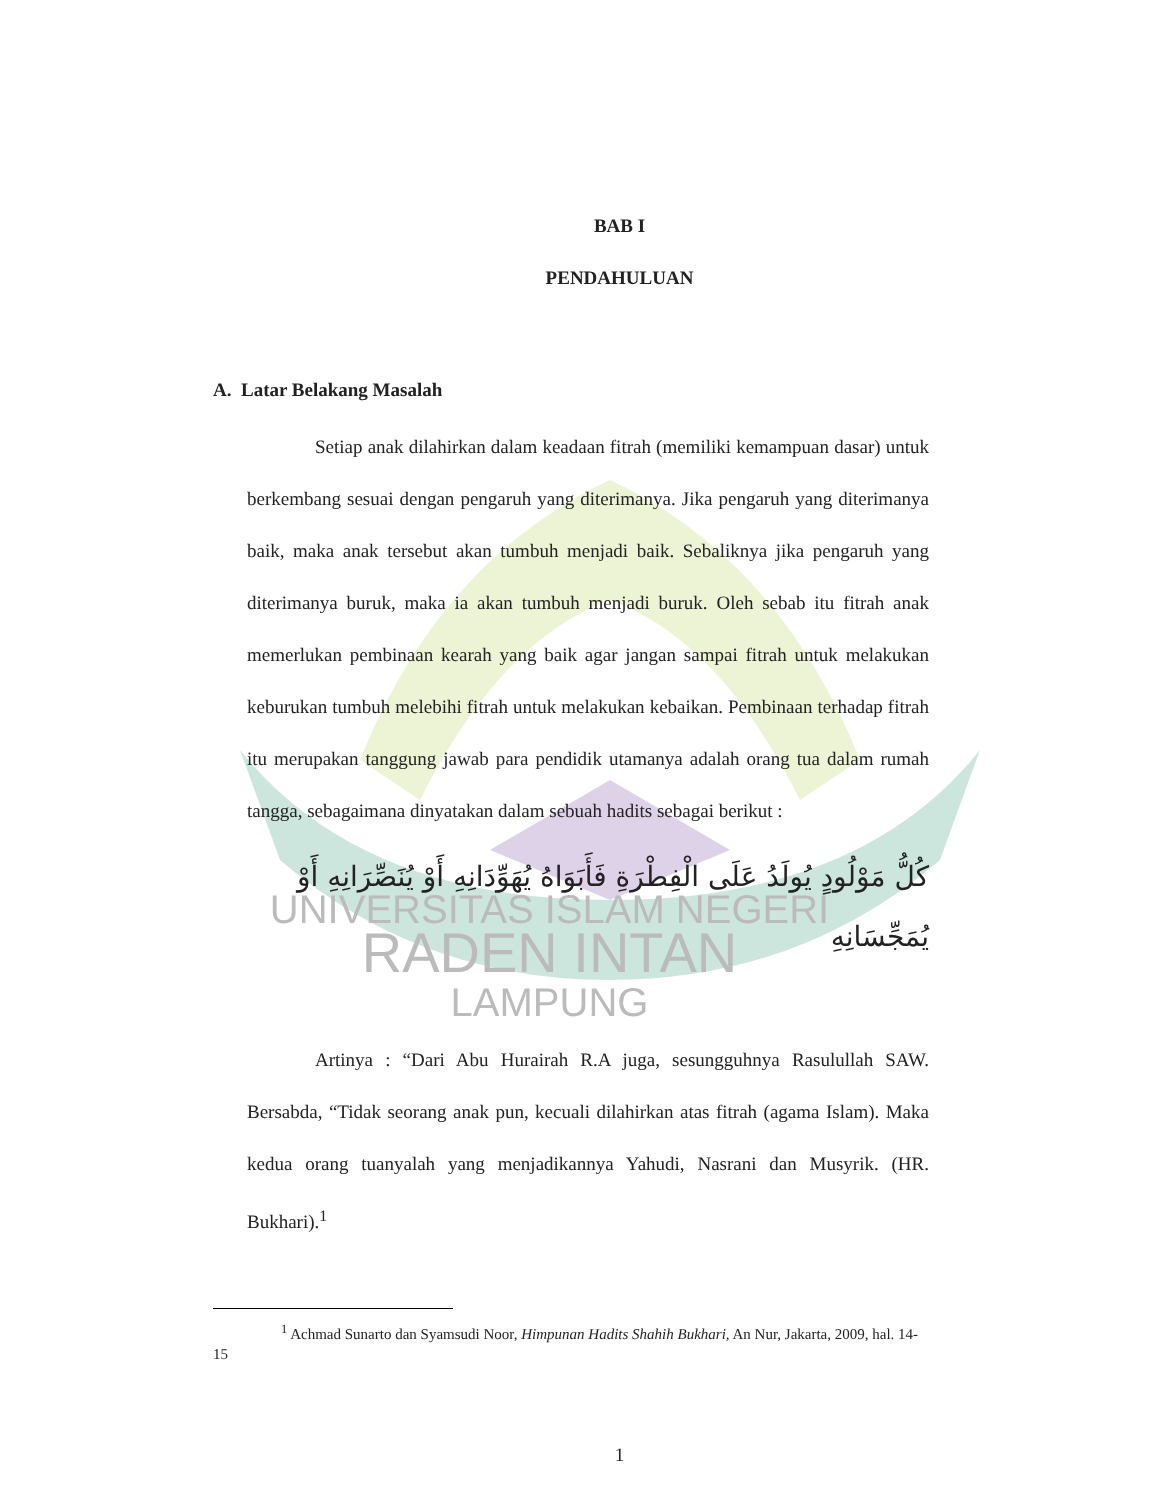BAB I
PENDAHULUAN
A. Latar Belakang Masalah
Setiap anak dilahirkan dalam keadaan fitrah (memiliki kemampuan dasar) untuk berkembang sesuai dengan pengaruh yang diterimanya. Jika pengaruh yang diterimanya baik, maka anak tersebut akan tumbuh menjadi baik. Sebaliknya jika pengaruh yang diterimanya buruk, maka ia akan tumbuh menjadi buruk. Oleh sebab itu fitrah anak memerlukan pembinaan kearah yang baik agar jangan sampai fitrah untuk melakukan keburukan tumbuh melebihi fitrah untuk melakukan kebaikan. Pembinaan terhadap fitrah itu merupakan tanggung jawab para pendidik utamanya adalah orang tua dalam rumah tangga, sebagaimana dinyatakan dalam sebuah hadits sebagai berikut :
كُلُّ مَوْلُودٍ يُولَدُ عَلَى الْفِطْرَةِ فَأَبَوَاهُ يُهَوِّدَانِهِ أَوْ يُنَصِّرَانِهِ أَوْ
يُمَجِّسَانِهِ
UNIVERSITAS ISLAM NEGERI
RADEN INTAN
LAMPUNG
Artinya : “Dari Abu Hurairah R.A juga, sesungguhnya Rasulullah SAW. Bersabda, “Tidak seorang anak pun, kecuali dilahirkan atas fitrah (agama Islam). Maka kedua orang tuanyalah yang menjadikannya Yahudi, Nasrani dan Musyrik. (HR. Bukhari).<sup>1</sup>
<sup>1</sup> Achmad Sunarto dan Syamsudi Noor, Himpunan Hadits Shahih Bukhari, An Nur, Jakarta, 2009, hal. 14-15
1